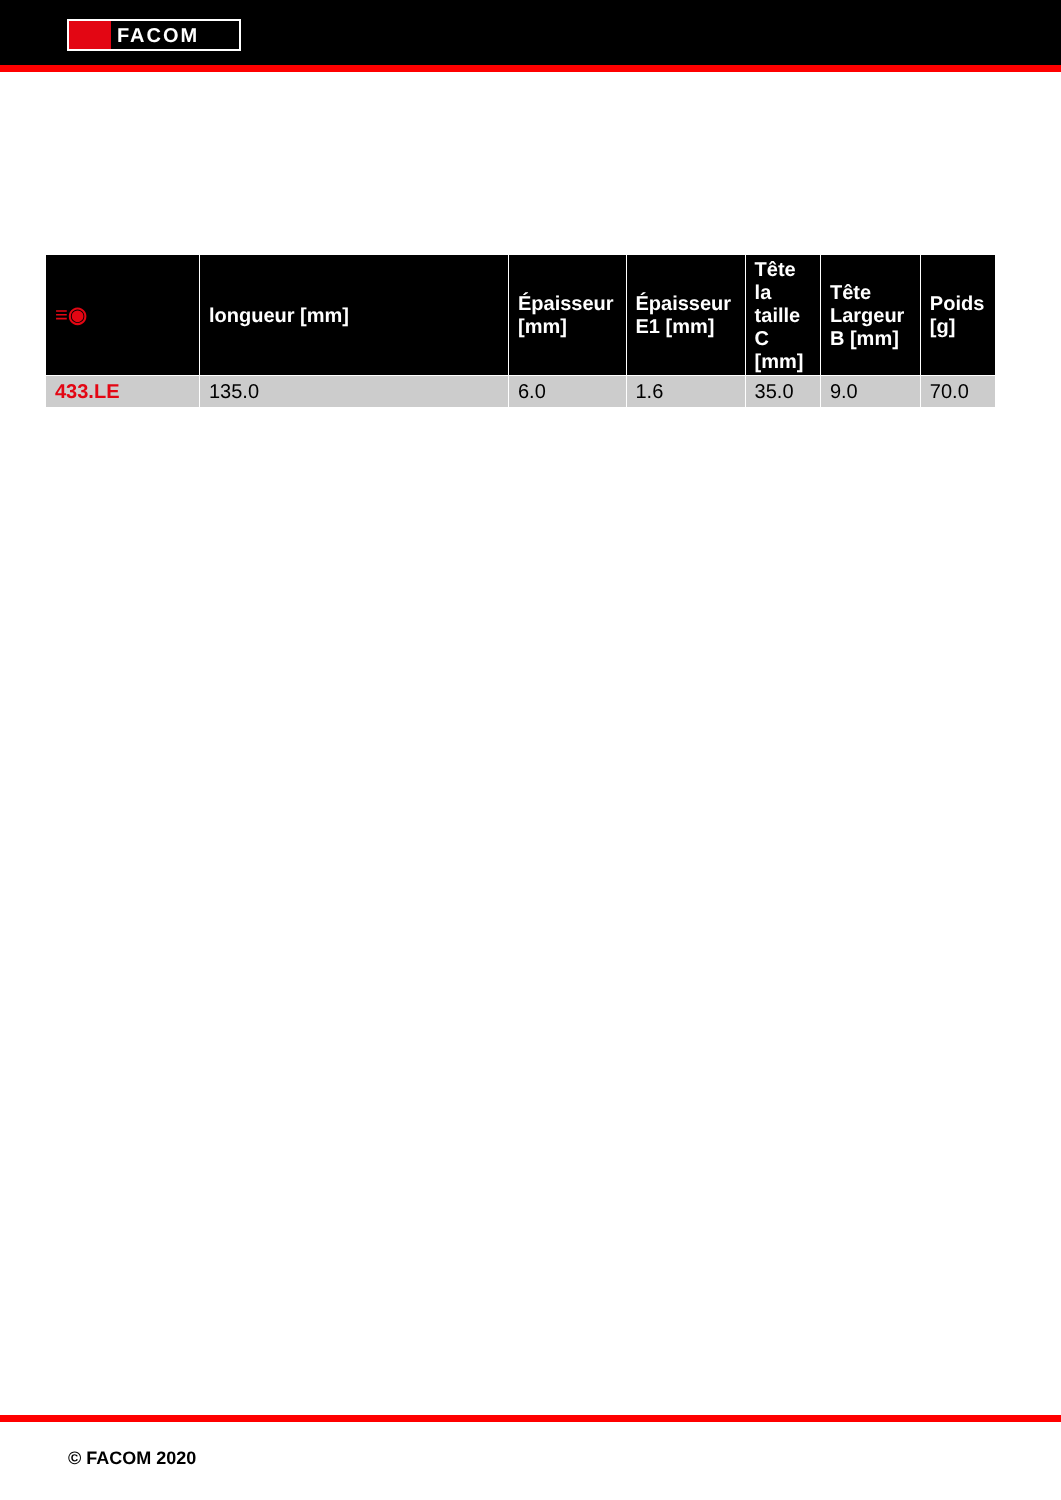FACOM
| ≡◉ | longueur [mm] | Épaisseur [mm] | Épaisseur E1 [mm] | Tête la taille C [mm] | Tête Largeur B [mm] | Poids [g] |
| --- | --- | --- | --- | --- | --- | --- |
| 433.LE | 135.0 | 6.0 | 1.6 | 35.0 | 9.0 | 70.0 |
© FACOM 2020